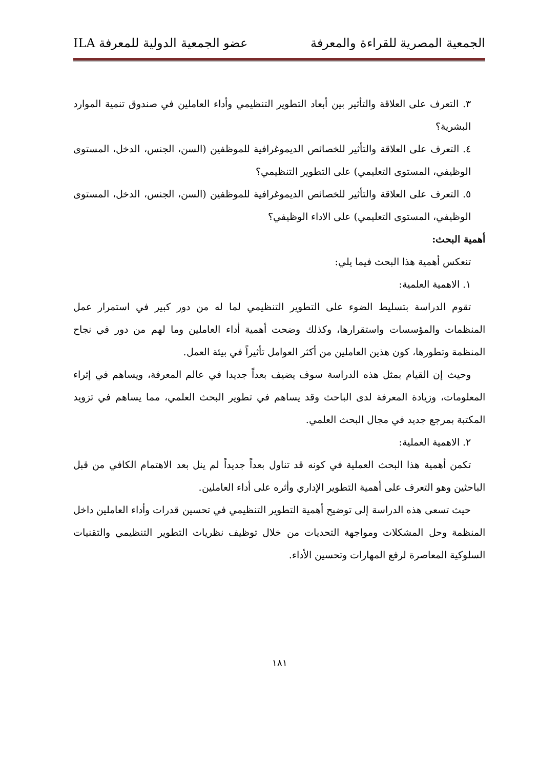الجمعية المصرية للقراءة والمعرفة عضو الجمعية الدولية للمعرفة ILA
٣. التعرف على العلاقة والتأثير بين أبعاد التطوير التنظيمي وأداء العاملين في صندوق تنمية الموارد البشرية؟
٤. التعرف على العلاقة والتأثير للخصائص الديموغرافية للموظفين (السن، الجنس، الدخل، المستوى الوظيفي، المستوى التعليمي) على التطوير التنظيمي؟
٥. التعرف على العلاقة والتأثير للخصائص الديموغرافية للموظفين (السن، الجنس، الدخل، المستوى الوظيفي، المستوى التعليمي) على الاداء الوظيفي؟
أهمية البحث:
تنعكس أهمية هذا البحث فيما يلي:
١. الاهمية العلمية:
تقوم الدراسة بتسليط الضوء على التطوير التنظيمي لما له من دور كبير في استمرار عمل المنظمات والمؤسسات واستقرارها، وكذلك وضحت أهمية أداء العاملين وما لهم من دور في نجاح المنظمة وتطورها، كون هذين العاملين من أكثر العوامل تأثيراً في بيئة العمل.
وحيث إن القيام بمثل هذه الدراسة سوف يضيف بعداً جديدا في عالم المعرفة، ويساهم في إثراء المعلومات، وزيادة المعرفة لدى الباحث وقد يساهم في تطوير البحث العلمي، مما يساهم في تزويد المكتبة بمرجع جديد في مجال البحث العلمي.
٢. الاهمية العملية:
تكمن أهمية هذا البحث العملية في كونه قد تناول بعداً جديداً لم ينل بعد الاهتمام الكافي من قبل الباحثين وهو التعرف على أهمية التطوير الإداري وأثره على أداء العاملين.
حيث تسعى هذه الدراسة إلى توضيح أهمية التطوير التنظيمي في تحسين قدرات وأداء العاملين داخل المنظمة وحل المشكلات ومواجهة التحديات من خلال توظيف نظريات التطوير التنظيمي والتقنيات السلوكية المعاصرة لرفع المهارات وتحسين الأداء.
١٨١